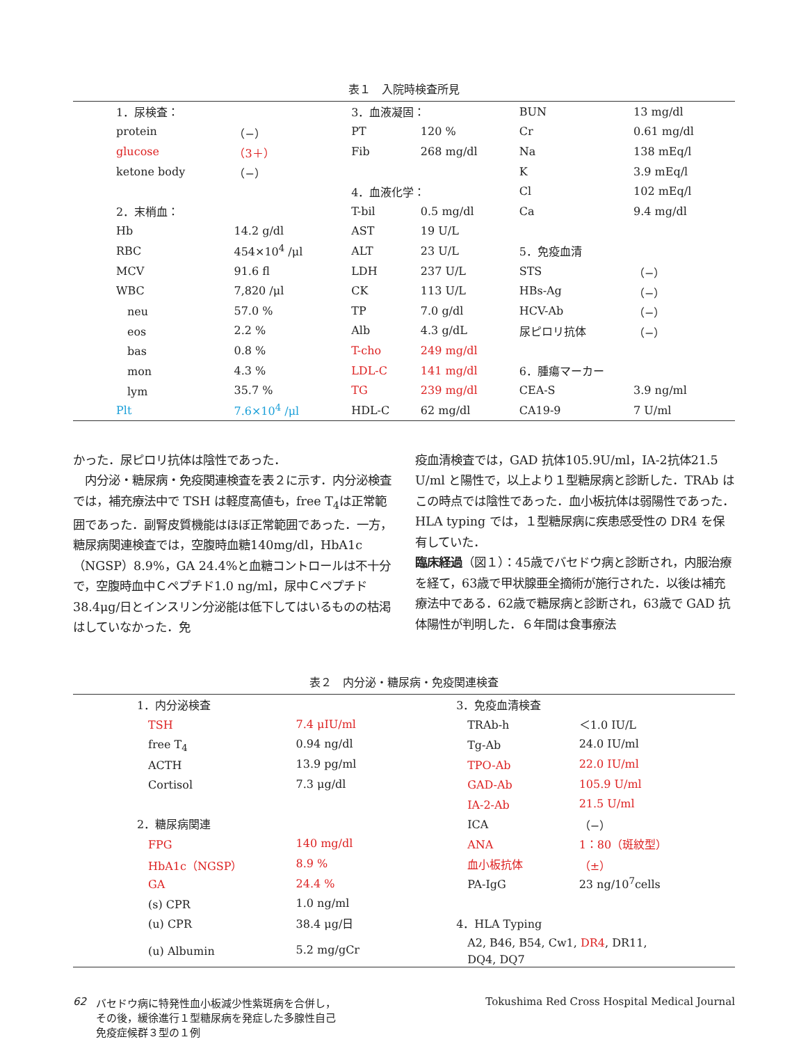表１　入院時検査所見
| | 1．尿検査： | | 3．血液凝固： | | BUN | 13 mg/dl |
| | protein | （−） | PT | 120 % | Cr | 0.61 mg/dl |
| | glucose | （3＋） | Fib | 268 mg/dl | Na | 138 mEq/l |
| | ketone body | （−） | | | K | 3.9 mEq/l |
| | | | 4．血液化学： | | Cl | 102 mEq/l |
| | 2．末梢血： | | T-bil | 0.5 mg/dl | Ca | 9.4 mg/dl |
| | Hb | 14.2 g/dl | AST | 19 U/L | | |
| | RBC | 454×10<sup>4</sup> /μl | ALT | 23 U/L | 5．免疫血清 | |
| | MCV | 91.6 fl | LDH | 237 U/L | STS | （−） |
| | WBC | 7,820 /μl | CK | 113 U/L | HBs-Ag | （−） |
| | neu | 57.0 % | TP | 7.0 g/dl | HCV-Ab | （−） |
| | eos | 2.2 % | Alb | 4.3 g/dL | 尿ピロリ抗体 | （−） |
| | bas | 0.8 % | T-cho | 249 mg/dl | | |
| | mon | 4.3 % | LDL-C | 141 mg/dl | 6．腫瘍マーカー | |
| | lym | 35.7 % | TG | 239 mg/dl | CEA-S | 3.9 ng/ml |
| | Plt | 7.6×10<sup>4</sup> /μl | HDL-C | 62 mg/dl | CA19-9 | 7 U/ml |
かった．尿ピロリ抗体は陰性であった．
　内分泌・糖尿病・免疫関連検査を表２に示す．内分泌検査では，補充療法中で TSH は軽度高値も，free T<sub>4</sub>は正常範囲であった．副腎皮質機能はほぼ正常範囲であった．一方，糖尿病関連検査では，空腹時血糖140mg/dl，HbA1c（NGSP）8.9%，GA 24.4%と血糖コントロールは不十分で，空腹時血中Ｃペプチド1.0 ng/ml，尿中Ｃペプチド38.4μg/日とインスリン分泌能は低下してはいるものの枯渇はしていなかった．免
疫血清検査では，GAD 抗体105.9U/ml，IA-2抗体21.5 U/ml と陽性で，以上より１型糖尿病と診断した．TRAb はこの時点では陰性であった．血小板抗体は弱陽性であった．HLA typing では，１型糖尿病に疾患感受性の DR4 を保有していた．
臨床経過（図１）：45歳でバセドウ病と診断され，内服治療を経て，63歳で甲状腺亜全摘術が施行された．以後は補充療法中である．62歳で糖尿病と診断され，63歳で GAD 抗体陽性が判明した．６年間は食事療法
表２　内分泌・糖尿病・免疫関連検査
| | 1．内分泌検査 | | | 3．免疫血清検査 | |
| | TSH | 7.4 μIU/ml | | TRAb-h | ＜1.0 IU/L |
| | free T<sub>4</sub> | 0.94 ng/dl | | Tg-Ab | 24.0 IU/ml |
| | ACTH | 13.9 pg/ml | | TPO-Ab | 22.0 IU/ml |
| | Cortisol | 7.3 μg/dl | | GAD-Ab | 105.9 U/ml |
| | | | | IA-2-Ab | 21.5 U/ml |
| | 2．糖尿病関連 | | | ICA | （−） |
| | FPG | 140 mg/dl | | ANA | 1：80（斑紋型） |
| | HbA1c（NGSP） | 8.9 % | | 血小板抗体 | （±） |
| | GA | 24.4 % | | PA-IgG | 23 ng/10<sup>7</sup>cells |
| | (s) CPR | 1.0 ng/ml | | | |
| | (u) CPR | 38.4 μg/日 | | 4．HLA Typing | |
| | (u) Albumin | 5.2 mg/gCr | | A2, B46, B54, Cw1, DR4 , DR11, DQ4, DQ7 | |
62 バセドウ病に特発性血小板減少性紫斑病を合併し，
その後，緩徐進行１型糖尿病を発症した多腺性自己
免疫症候群３型の１例
Tokushima Red Cross Hospital Medical Journal